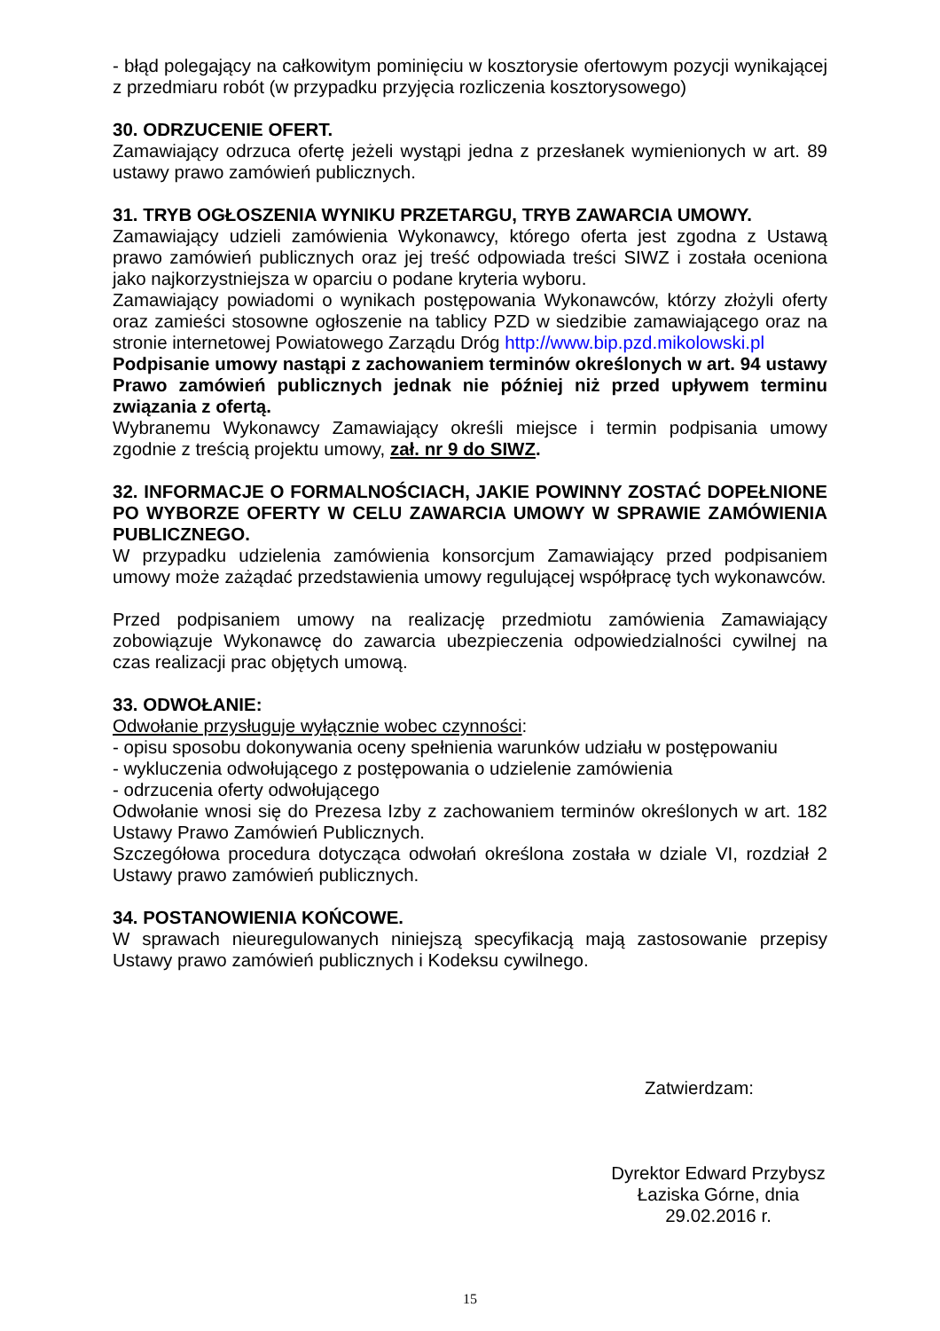- błąd polegający na całkowitym pominięciu w kosztorysie ofertowym pozycji wynikającej z przedmiaru robót (w przypadku przyjęcia rozliczenia kosztorysowego)
30. ODRZUCENIE OFERT.
Zamawiający odrzuca ofertę jeżeli wystąpi jedna z przesłanek wymienionych w art. 89 ustawy prawo zamówień publicznych.
31. TRYB OGŁOSZENIA WYNIKU PRZETARGU, TRYB ZAWARCIA UMOWY.
Zamawiający udzieli zamówienia Wykonawcy, którego oferta jest zgodna z Ustawą prawo zamówień publicznych oraz jej treść odpowiada treści SIWZ i została oceniona jako najkorzystniejsza w oparciu o podane kryteria wyboru.
Zamawiający powiadomi o wynikach postępowania Wykonawców, którzy złożyli oferty oraz zamieści stosowne ogłoszenie na tablicy PZD w siedzibie zamawiającego oraz na stronie internetowej Powiatowego Zarządu Dróg http://www.bip.pzd.mikolowski.pl
Podpisanie umowy nastąpi z zachowaniem terminów określonych w art. 94 ustawy Prawo zamówień publicznych jednak nie później niż przed upływem terminu związania z ofertą.
Wybranemu Wykonawcy Zamawiający określi miejsce i termin podpisania umowy zgodnie z treścią projektu umowy, zał. nr 9 do SIWZ.
32. INFORMACJE O FORMALNOŚCIACH, JAKIE POWINNY ZOSTAĆ DOPEŁNIONE PO WYBORZE OFERTY W CELU ZAWARCIA UMOWY W SPRAWIE ZAMÓWIENIA PUBLICZNEGO.
W przypadku udzielenia zamówienia konsorcjum Zamawiający przed podpisaniem umowy może zażądać przedstawienia umowy regulującej współpracę tych wykonawców.
Przed podpisaniem umowy na realizację przedmiotu zamówienia Zamawiający zobowiązuje Wykonawcę do zawarcia ubezpieczenia odpowiedzialności cywilnej na czas realizacji prac objętych umową.
33. ODWOŁANIE:
Odwołanie przysługuje wyłącznie wobec czynności:
- opisu sposobu dokonywania oceny spełnienia warunków udziału w postępowaniu
- wykluczenia odwołującego z postępowania o udzielenie zamówienia
- odrzucenia oferty odwołującego
Odwołanie wnosi się do Prezesa Izby z zachowaniem terminów określonych w art. 182 Ustawy Prawo Zamówień Publicznych.
Szczegółowa procedura dotycząca odwołań określona została w dziale VI, rozdział 2 Ustawy prawo zamówień publicznych.
34. POSTANOWIENIA KOŃCOWE.
W sprawach nieuregulowanych niniejszą specyfikacją mają zastosowanie przepisy Ustawy prawo zamówień publicznych i Kodeksu cywilnego.
Zatwierdzam:
Dyrektor Edward Przybysz
Łaziska Górne, dnia 29.02.2016 r.
15